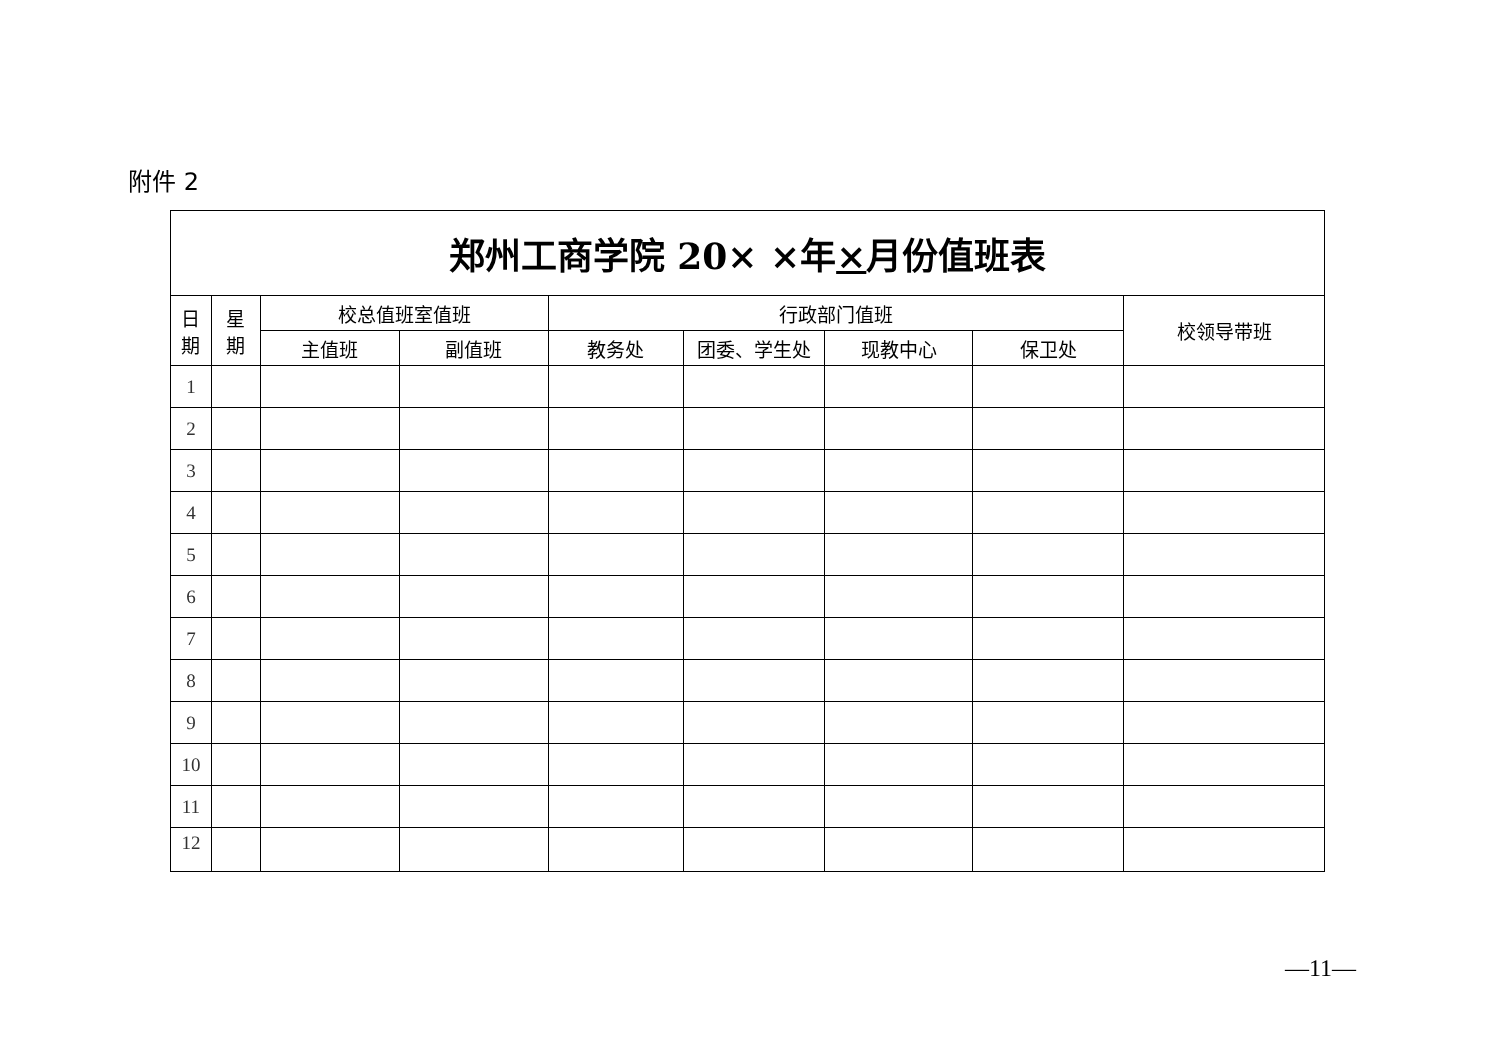附件 2
| 郑州工商学院 20× ×年 × 月份值班表 | | | | | | | | |
| --- | --- | --- | --- | --- | --- | --- | --- | --- |
| 日 期 | 星 期 | 校总值班室值班 | | 行政部门值班 | | | | 校领导带班 |
| | | 主值班 | 副值班 | 教务处 | 团委、学生处 | 现教中心 | 保卫处 | |
| 1 | | | | | | | | |
| 2 | | | | | | | | |
| 3 | | | | | | | | |
| 4 | | | | | | | | |
| 5 | | | | | | | | |
| 6 | | | | | | | | |
| 7 | | | | | | | | |
| 8 | | | | | | | | |
| 9 | | | | | | | | |
| 10 | | | | | | | | |
| 11 | | | | | | | | |
| 12 | | | | | | | | |
—11—